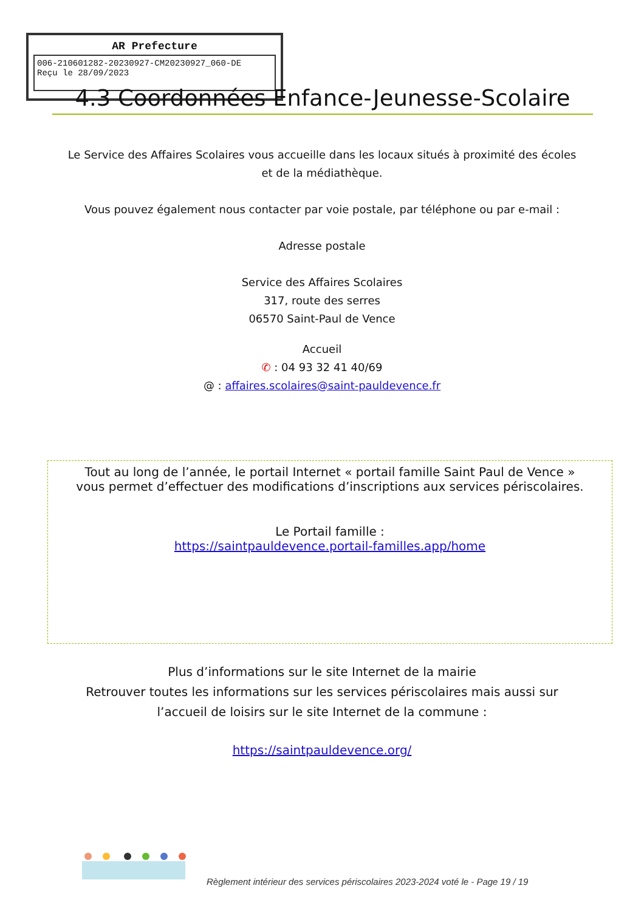AR Prefecture
006-210601282-20230927-CM20230927_060-DE
Reçu le 28/09/2023
4.3 Coordonnées Enfance-Jeunesse-Scolaire
Le Service des Affaires Scolaires vous accueille dans les locaux situés à proximité des écoles et de la médiathèque.
Vous pouvez également nous contacter par voie postale, par téléphone ou par e-mail :
Adresse postale
Service des Affaires Scolaires
317, route des serres
06570 Saint-Paul de Vence
Accueil
✆ : 04 93 32 41 40/69
@ : affaires.scolaires@saint-pauldevence.fr
Tout au long de l’année, le portail Internet « portail famille Saint Paul de Vence » vous permet d’effectuer des modifications d’inscriptions aux services périscolaires.
Le Portail famille :
https://saintpauldevence.portail-familles.app/home
Plus d’informations sur le site Internet de la mairie
Retrouver toutes les informations sur les services périscolaires mais aussi sur l’accueil de loisirs sur le site Internet de la commune :
https://saintpauldevence.org/
Règlement intérieur des services périscolaires 2023-2024 voté le - Page 19 / 19